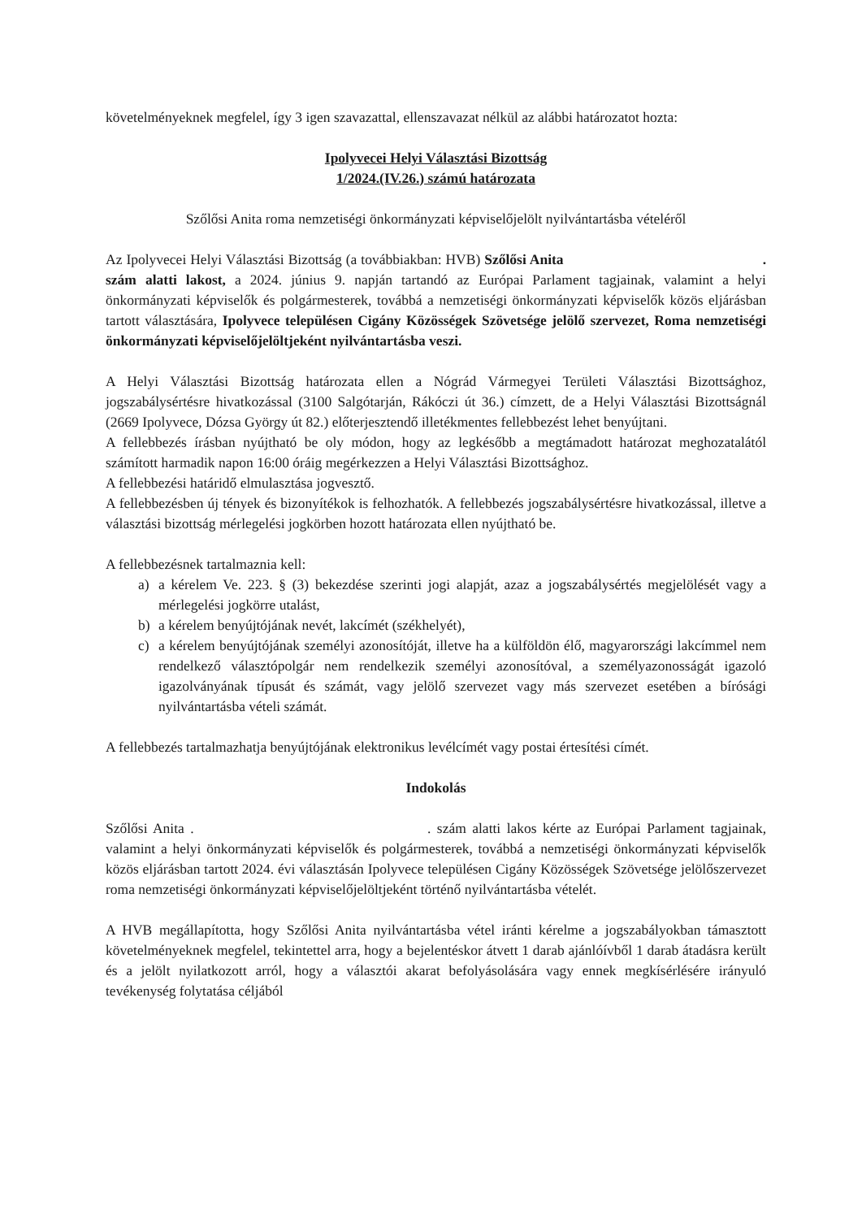követelményeknek megfelel, így 3 igen szavazattal, ellenszavazat nélkül az alábbi határozatot hozta:
Ipolyvecei Helyi Választási Bizottság
1/2024.(IV.26.) számú határozata
Szőlősi Anita roma nemzetiségi önkormányzati képviselőjelölt nyilvántartásba vételéről
Az Ipolyvecei Helyi Választási Bizottság (a továbbiakban: HVB) Szőlősi Anita . szám alatti lakost, a 2024. június 9. napján tartandó az Európai Parlament tagjainak, valamint a helyi önkormányzati képviselők és polgármesterek, továbbá a nemzetiségi önkormányzati képviselők közös eljárásban tartott választására, Ipolyvece településen Cigány Közösségek Szövetsége jelölő szervezet, Roma nemzetiségi önkormányzati képviselőjelöltjeként nyilvántartásba veszi.
A Helyi Választási Bizottság határozata ellen a Nógrád Vármegyei Területi Választási Bizottsághoz, jogszabálysértésre hivatkozással (3100 Salgótarján, Rákóczi út 36.) címzett, de a Helyi Választási Bizottságnál (2669 Ipolyvece, Dózsa György út 82.) előterjesztendő illetékmentes fellebbezést lehet benyújtani.
A fellebbezés írásban nyújtható be oly módon, hogy az legkésőbb a megtámadott határozat meghozatalától számított harmadik napon 16:00 óráig megérkezzen a Helyi Választási Bizottsághoz.
A fellebbezési határidő elmulasztása jogvesztő.
A fellebbezésben új tények és bizonyítékok is felhozhatók. A fellebbezés jogszabálysértésre hivatkozással, illetve a választási bizottság mérlegelési jogkörben hozott határozata ellen nyújtható be.
A fellebbezésnek tartalmaznia kell:
a) a kérelem Ve. 223. § (3) bekezdése szerinti jogi alapját, azaz a jogszabálysértés megjelölését vagy a mérlegelési jogkörre utalást,
b) a kérelem benyújtójának nevét, lakcímét (székhelyét),
c) a kérelem benyújtójának személyi azonosítóját, illetve ha a külföldön élő, magyarországi lakcímmel nem rendelkező választópolgár nem rendelkezik személyi azonosítóval, a személyazonosságát igazoló igazolványának típusát és számát, vagy jelölő szervezet vagy más szervezet esetében a bírósági nyilvántartásba vételi számát.
A fellebbezés tartalmazhatja benyújtójának elektronikus levélcímét vagy postai értesítési címét.
Indokolás
Szőlősi Anita . . szám alatti lakos kérte az Európai Parlament tagjainak, valamint a helyi önkormányzati képviselők és polgármesterek, továbbá a nemzetiségi önkormányzati képviselők közös eljárásban tartott 2024. évi választásán Ipolyvece településen Cigány Közösségek Szövetsége jelölőszervezet roma nemzetiségi önkormányzati képviselőjelöltjeként történő nyilvántartásba vételét.
A HVB megállapította, hogy Szőlősi Anita nyilvántartásba vétel iránti kérelme a jogszabályokban támasztott követelményeknek megfelel, tekintettel arra, hogy a bejelentéskor átvett 1 darab ajánlóívből 1 darab átadásra került és a jelölt nyilatkozott arról, hogy a választói akarat befolyásolására vagy ennek megkísérlésére irányuló tevékenység folytatása céljából